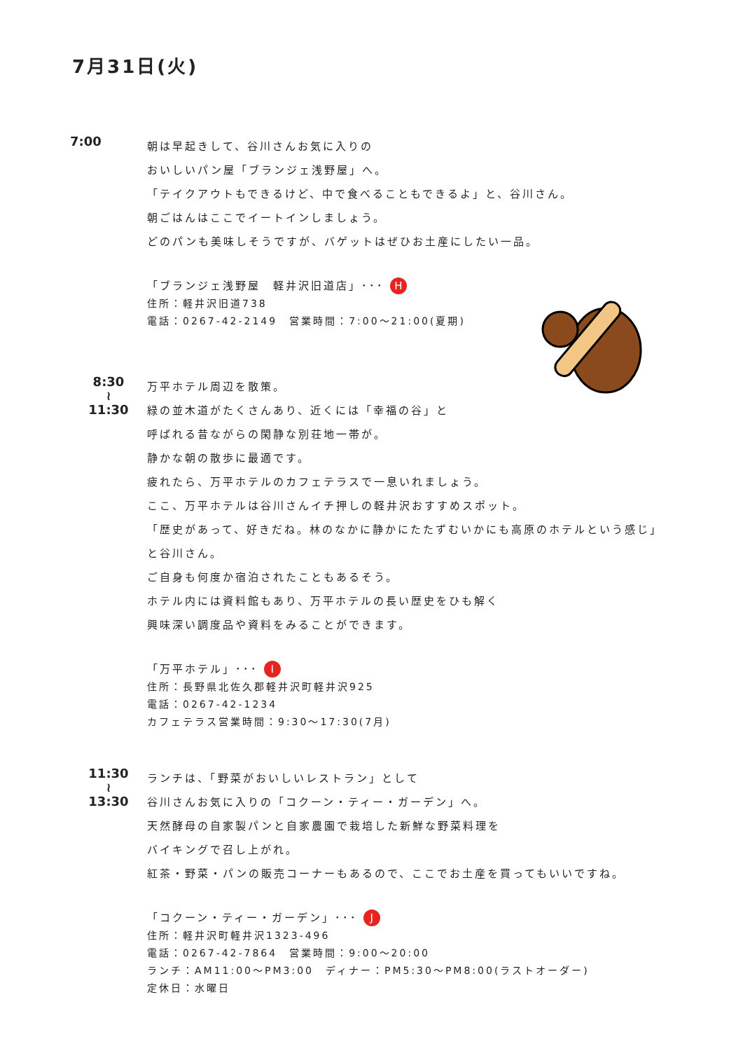7月31日(火)
7:00
朝は早起きして、谷川さんお気に入りの
おいしいパン屋「ブランジェ浅野屋」へ。
「テイクアウトもできるけど、中で食べることもできるよ」と、谷川さん。
朝ごはんはここでイートインしましょう。
どのパンも美味しそうですが、バゲットはぜひお土産にしたい一品。
「ブランジェ浅野屋　軽井沢旧道店」･･･ H
住所：軽井沢旧道738
電話：0267-42-2149　営業時間：7:00～21:00(夏期)
8:30
≀
11:30
万平ホテル周辺を散策。
緑の並木道がたくさんあり、近くには「幸福の谷」と
呼ばれる昔ながらの閑静な別荘地一帯が。
静かな朝の散歩に最適です。
疲れたら、万平ホテルのカフェテラスで一息いれましょう。
ここ、万平ホテルは谷川さんイチ押しの軽井沢おすすめスポット。
「歴史があって、好きだね。林のなかに静かにたたずむいかにも高原のホテルという感じ」
と谷川さん。
ご自身も何度か宿泊されたこともあるそう。
ホテル内には資料館もあり、万平ホテルの長い歴史をひも解く
興味深い調度品や資料をみることができます。
「万平ホテル」･･･ I
住所：長野県北佐久郡軽井沢町軽井沢925
電話：0267-42-1234
カフェテラス営業時間：9:30～17:30(7月)
11:30
≀
13:30
ランチは、「野菜がおいしいレストラン」として
谷川さんお気に入りの「コクーン・ティー・ガーデン」へ。
天然酵母の自家製パンと自家農園で栽培した新鮮な野菜料理を
バイキングで召し上がれ。
紅茶・野菜・パンの販売コーナーもあるので、ここでお土産を買ってもいいですね。
「コクーン・ティー・ガーデン」･･･ J
住所：軽井沢町軽井沢1323-496
電話：0267-42-7864　営業時間：9:00～20:00
ランチ：AM11:00～PM3:00　ディナー：PM5:30～PM8:00(ラストオーダー)
定休日：水曜日